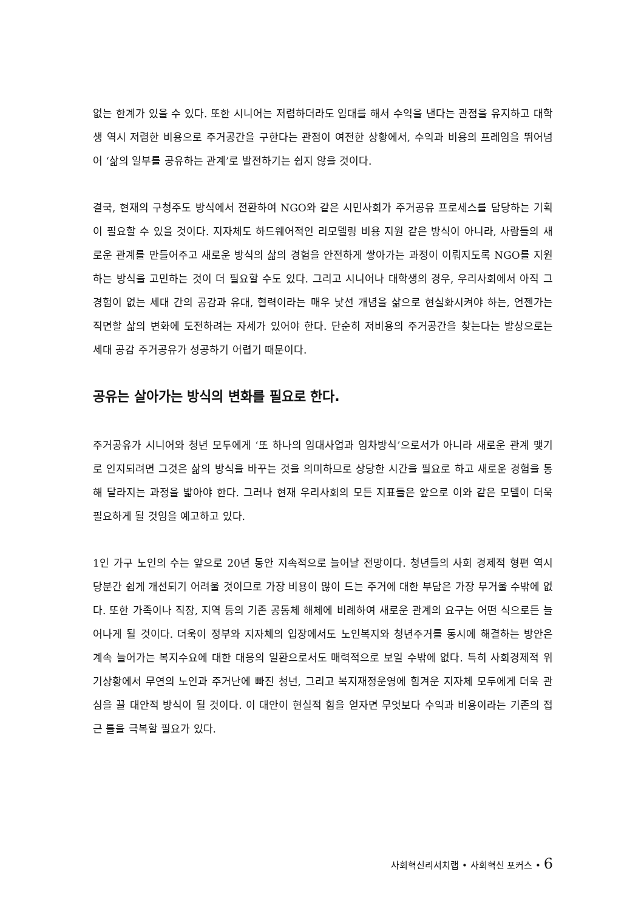없는 한계가 있을 수 있다. 또한 시니어는 저렴하더라도 임대를 해서 수익을 낸다는 관점을 유지하고 대학생 역시 저렴한 비용으로 주거공간을 구한다는 관점이 여전한 상황에서, 수익과 비용의 프레임을 뛰어넘어 ‘삶의 일부를 공유하는 관계’로 발전하기는 쉽지 않을 것이다.
결국, 현재의 구청주도 방식에서 전환하여 NGO와 같은 시민사회가 주거공유 프로세스를 담당하는 기획이 필요할 수 있을 것이다. 지자체도 하드웨어적인 리모델링 비용 지원 같은 방식이 아니라, 사람들의 새로운 관계를 만들어주고 새로운 방식의 삶의 경험을 안전하게 쌓아가는 과정이 이뤄지도록 NGO를 지원하는 방식을 고민하는 것이 더 필요할 수도 있다. 그리고 시니어나 대학생의 경우, 우리사회에서 아직 그 경험이 없는 세대 간의 공감과 유대, 협력이라는 매우 낯선 개념을 삶으로 현실화시켜야 하는, 언젠가는 직면할 삶의 변화에 도전하려는 자세가 있어야 한다. 단순히 저비용의 주거공간을 찾는다는 발상으로는 세대 공감 주거공유가 성공하기 어렵기 때문이다.
공유는 살아가는 방식의 변화를 필요로 한다.
주거공유가 시니어와 청년 모두에게 ‘또 하나의 임대사업과 임차방식’으로서가 아니라 새로운 관계 맺기로 인지되려면 그것은 삶의 방식을 바꾸는 것을 의미하므로 상당한 시간을 필요로 하고 새로운 경험을 통해 달라지는 과정을 밟아야 한다. 그러나 현재 우리사회의 모든 지표들은 앞으로 이와 같은 모델이 더욱 필요하게 될 것임을 예고하고 있다.
1인 가구 노인의 수는 앞으로 20년 동안 지속적으로 늘어날 전망이다. 청년들의 사회 경제적 형편 역시 당분간 쉽게 개선되기 어려울 것이므로 가장 비용이 많이 드는 주거에 대한 부담은 가장 무거울 수밖에 없다. 또한 가족이나 직장, 지역 등의 기존 공동체 해체에 비례하여 새로운 관계의 요구는 어떤 식으로든 늘어나게 될 것이다. 더욱이 정부와 지자체의 입장에서도 노인복지와 청년주거를 동시에 해결하는 방안은 계속 늘어가는 복지수요에 대한 대응의 일환으로서도 매력적으로 보일 수밖에 없다. 특히 사회경제적 위기상황에서 무연의 노인과 주거난에 빠진 청년, 그리고 복지재정운영에 힘겨운 지자체 모두에게 더욱 관심을 끌 대안적 방식이 될 것이다. 이 대안이 현실적 힘을 얻자면 무엇보다 수익과 비용이라는 기존의 접근 틀을 극복할 필요가 있다.
사회혁신리서치랩 • 사회혁신 포커스 • 6